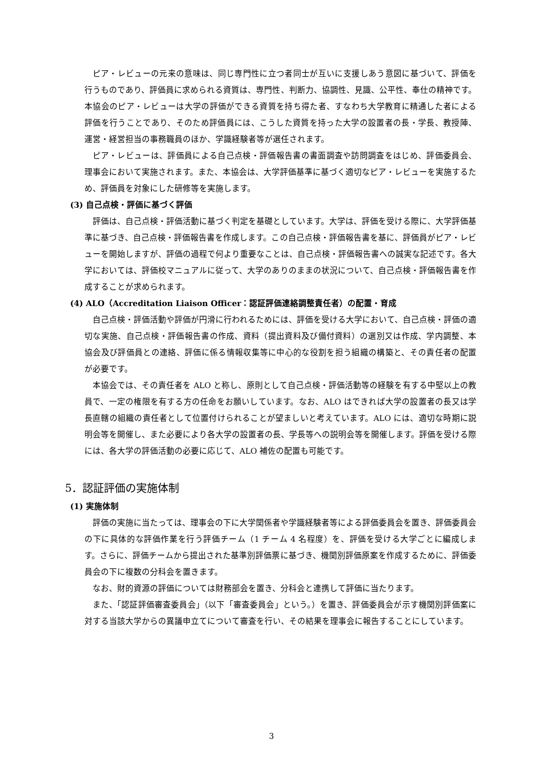ピア・レビューの元来の意味は、同じ専門性に立つ者同士が互いに支援しあう意図に基づいて、評価を行うものであり、評価員に求められる資質は、専門性、判断力、協調性、見識、公平性、奉仕の精神です。本協会のピア・レビューは大学の評価ができる資質を持ち得た者、すなわち大学教育に精通した者による評価を行うことであり、そのため評価員には、こうした資質を持った大学の設置者の長・学長、教授陣、運営・経営担当の事務職員のほか、学識経験者等が選任されます。
ピア・レビューは、評価員による自己点検・評価報告書の書面調査や訪問調査をはじめ、評価委員会、理事会において実施されます。また、本協会は、大学評価基準に基づく適切なピア・レビューを実施するため、評価員を対象にした研修等を実施します。
(3) 自己点検・評価に基づく評価
評価は、自己点検・評価活動に基づく判定を基礎としています。大学は、評価を受ける際に、大学評価基準に基づき、自己点検・評価報告書を作成します。この自己点検・評価報告書を基に、評価員がピア・レビューを開始しますが、評価の過程で何より重要なことは、自己点検・評価報告書への誠実な記述です。各大学においては、評価校マニュアルに従って、大学のありのままの状況について、自己点検・評価報告書を作成することが求められます。
(4) ALO（Accreditation Liaison Officer：認証評価連絡調整責任者）の配置・育成
自己点検・評価活動や評価が円滑に行われるためには、評価を受ける大学において、自己点検・評価の適切な実施、自己点検・評価報告書の作成、資料（提出資料及び備付資料）の選別又は作成、学内調整、本協会及び評価員との連絡、評価に係る情報収集等に中心的な役割を担う組織の構築と、その責任者の配置が必要です。
本協会では、その責任者を ALO と称し、原則として自己点検・評価活動等の経験を有する中堅以上の教員で、一定の権限を有する方の任命をお願いしています。なお、ALO はできれば大学の設置者の長又は学長直轄の組織の責任者として位置付けられることが望ましいと考えています。ALO には、適切な時期に説明会等を開催し、また必要により各大学の設置者の長、学長等への説明会等を開催します。評価を受ける際には、各大学の評価活動の必要に応じて、ALO 補佐の配置も可能です。
5．認証評価の実施体制
(1) 実施体制
評価の実施に当たっては、理事会の下に大学関係者や学識経験者等による評価委員会を置き、評価委員会の下に具体的な評価作業を行う評価チーム（1 チーム 4 名程度）を、評価を受ける大学ごとに編成します。さらに、評価チームから提出された基準別評価票に基づき、機関別評価原案を作成するために、評価委員会の下に複数の分科会を置きます。
なお、財的資源の評価については財務部会を置き、分科会と連携して評価に当たります。
また、「認証評価審査委員会」（以下「審査委員会」という。）を置き、評価委員会が示す機関別評価案に対する当該大学からの異議申立てについて審査を行い、その結果を理事会に報告することにしています。
3